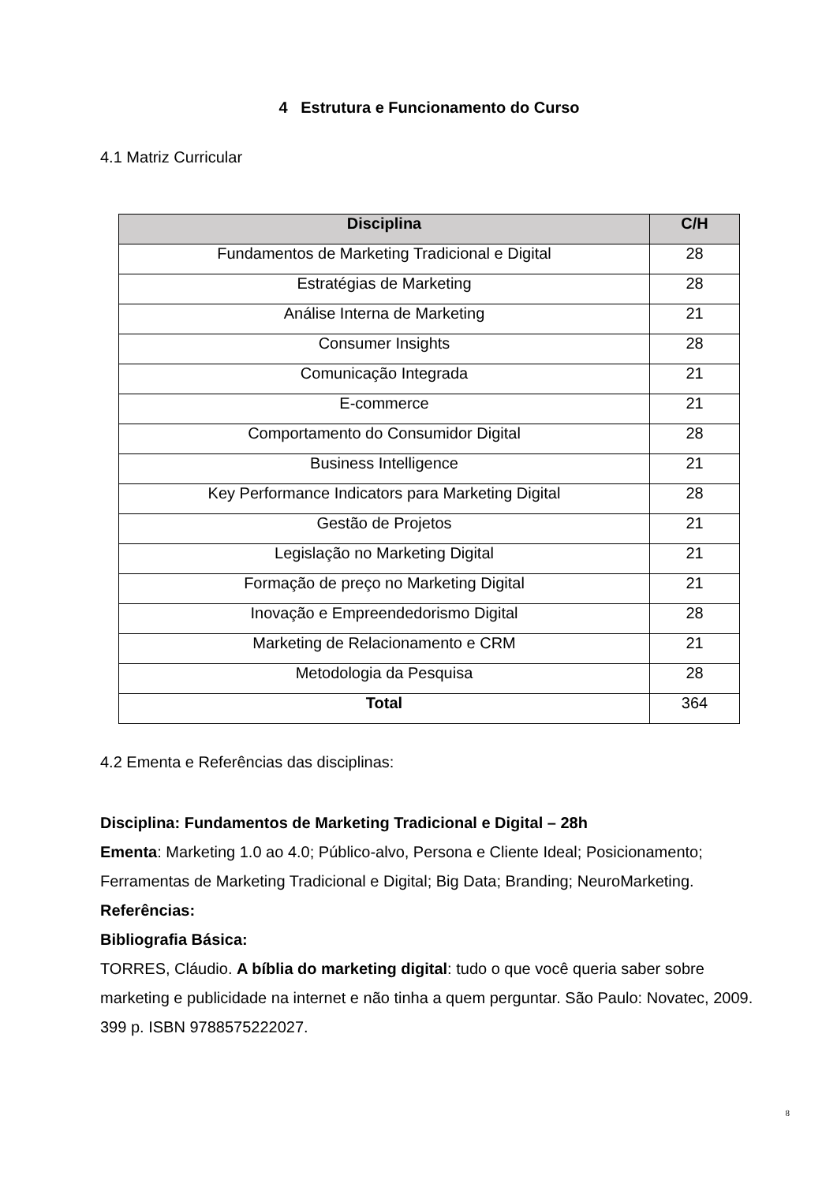4 Estrutura e Funcionamento do Curso
4.1 Matriz Curricular
| Disciplina | C/H |
| --- | --- |
| Fundamentos de Marketing Tradicional e Digital | 28 |
| Estratégias de Marketing | 28 |
| Análise Interna de Marketing | 21 |
| Consumer Insights | 28 |
| Comunicação Integrada | 21 |
| E-commerce | 21 |
| Comportamento do Consumidor Digital | 28 |
| Business Intelligence | 21 |
| Key Performance Indicators para Marketing Digital | 28 |
| Gestão de Projetos | 21 |
| Legislação no Marketing Digital | 21 |
| Formação de preço no Marketing Digital | 21 |
| Inovação e Empreendedorismo Digital | 28 |
| Marketing de Relacionamento e CRM | 21 |
| Metodologia da Pesquisa | 28 |
| Total | 364 |
4.2 Ementa e Referências das disciplinas:
Disciplina: Fundamentos de Marketing Tradicional e Digital – 28h
Ementa: Marketing 1.0 ao 4.0; Público-alvo, Persona e Cliente Ideal; Posicionamento; Ferramentas de Marketing Tradicional e Digital; Big Data; Branding; NeuroMarketing.
Referências:
Bibliografia Básica:
TORRES, Cláudio. A bíblia do marketing digital: tudo o que você queria saber sobre marketing e publicidade na internet e não tinha a quem perguntar. São Paulo: Novatec, 2009. 399 p. ISBN 9788575222027.
8